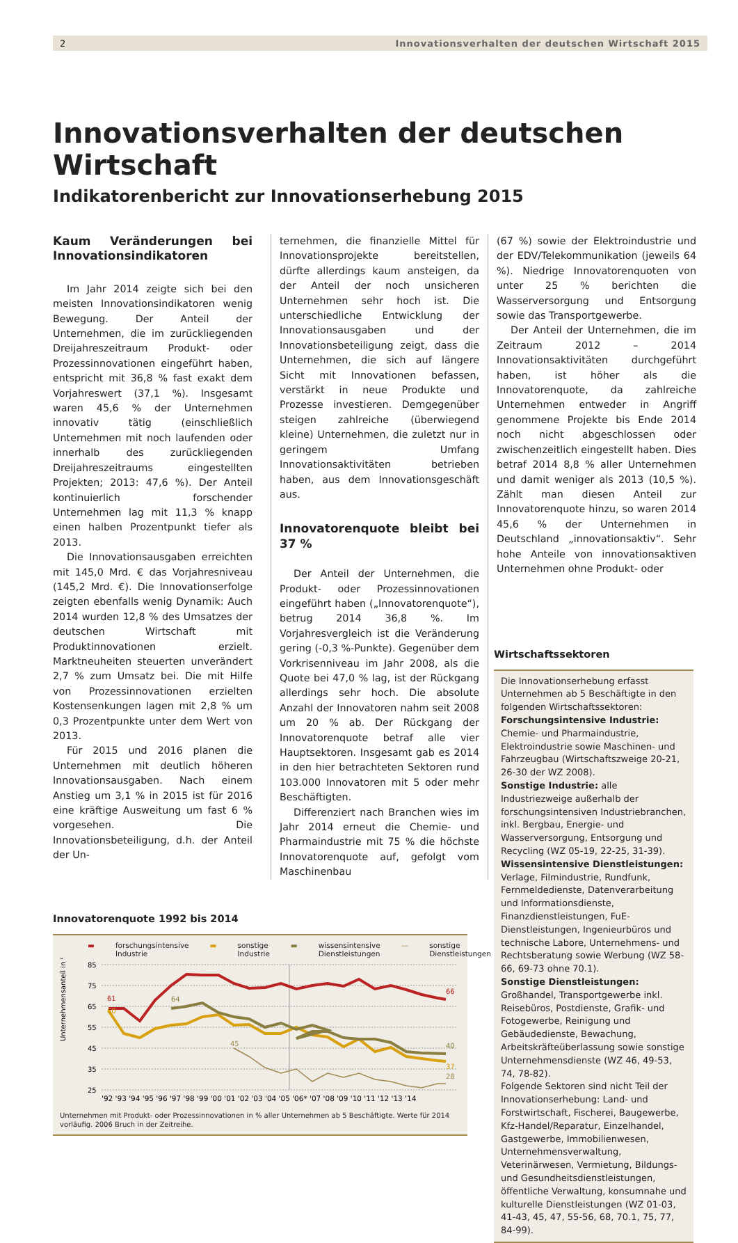2 Innovationsverhalten der deutschen Wirtschaft 2015
Innovationsverhalten der deutschen Wirtschaft
Indikatorenbericht zur Innovationserhebung 2015
Kaum Veränderungen bei Innovationsindikatoren
Im Jahr 2014 zeigte sich bei den meisten Innovationsindikatoren wenig Bewegung. Der Anteil der Unternehmen, die im zurückliegenden Dreijahreszeitraum Produkt- oder Prozessinnovationen eingeführt haben, entspricht mit 36,8 % fast exakt dem Vorjahreswert (37,1 %). Insgesamt waren 45,6 % der Unternehmen innovativ tätig (einschließlich Unternehmen mit noch laufenden oder innerhalb des zurückliegenden Dreijahreszeitraums eingestellten Projekten; 2013: 47,6 %). Der Anteil kontinuierlich forschender Unternehmen lag mit 11,3 % knapp einen halben Prozentpunkt tiefer als 2013.
Die Innovationsausgaben erreichten mit 145,0 Mrd. € das Vorjahresniveau (145,2 Mrd. €). Die Innovationserfolge zeigten ebenfalls wenig Dynamik: Auch 2014 wurden 12,8 % des Umsatzes der deutschen Wirtschaft mit Produktinnovationen erzielt. Marktneuheiten steuerten unverändert 2,7 % zum Umsatz bei. Die mit Hilfe von Prozessinnovationen erzielten Kostensenkungen lagen mit 2,8 % um 0,3 Prozentpunkte unter dem Wert von 2013.
Für 2015 und 2016 planen die Unternehmen mit deutlich höheren Innovationsausgaben. Nach einem Anstieg um 3,1 % in 2015 ist für 2016 eine kräftige Ausweitung um fast 6 % vorgesehen. Die Innovationsbeteiligung, d.h. der Anteil der Un-
ternehmen, die finanzielle Mittel für Innovationsprojekte bereitstellen, dürfte allerdings kaum ansteigen, da der Anteil der noch unsicheren Unternehmen sehr hoch ist. Die unterschiedliche Entwicklung der Innovationsausgaben und der Innovationsbeteiligung zeigt, dass die Unternehmen, die sich auf längere Sicht mit Innovationen befassen, verstärkt in neue Produkte und Prozesse investieren. Demgegenüber steigen zahlreiche (überwiegend kleine) Unternehmen, die zuletzt nur in geringem Umfang Innovationsaktivitäten betrieben haben, aus dem Innovationsgeschäft aus.
Innovatorenquote bleibt bei 37 %
Der Anteil der Unternehmen, die Produkt- oder Prozessinnovationen eingeführt haben („Innovatorenquote“), betrug 2014 36,8 %. Im Vorjahresvergleich ist die Veränderung gering (-0,3 %-Punkte). Gegenüber dem Vorkrisenniveau im Jahr 2008, als die Quote bei 47,0 % lag, ist der Rückgang allerdings sehr hoch. Die absolute Anzahl der Innovatoren nahm seit 2008 um 20 % ab. Der Rückgang der Innovatorenquote betraf alle vier Hauptsektoren. Insgesamt gab es 2014 in den hier betrachteten Sektoren rund 103.000 Innovatoren mit 5 oder mehr Beschäftigten.
Differenziert nach Branchen wies im Jahr 2014 erneut die Chemie- und Pharmaindustrie mit 75 % die höchste Innovatorenquote auf, gefolgt vom Maschinenbau
(67 %) sowie der Elektroindustrie und der EDV/Telekommunikation (jeweils 64 %). Niedrige Innovatorenquoten von unter 25 % berichten die Wasserversorgung und Entsorgung sowie das Transportgewerbe.
Der Anteil der Unternehmen, die im Zeitraum 2012 – 2014 Innovationsaktivitäten durchgeführt haben, ist höher als die Innovatorenquote, da zahlreiche Unternehmen entweder in Angriff genommene Projekte bis Ende 2014 noch nicht abgeschlossen oder zwischenzeitlich eingestellt haben. Dies betraf 2014 8,8 % aller Unternehmen und damit weniger als 2013 (10,5 %). Zählt man diesen Anteil zur Innovatorenquote hinzu, so waren 2014 45,6 % der Unternehmen in Deutschland „innovationsaktiv“. Sehr hohe Anteile von innovationsaktiven Unternehmen ohne Produkt- oder
Innovatorenquote 1992 bis 2014
▬ forschungsintensive Industrie ▬ sonstige Industrie ▬ wissensintensive Dienstleistungen — sonstige Dienstleistungen
Unternehmensanteil in %
85
75
65
55
45
35
25
61
60
64
45
66
40
37
28
'92 '93 '94 '95 '96 '97 '98 '99 '00 '01 '02 '03 '04 '05 '06* '07 '08 '09 '10 '11 '12 '13 '14
Unternehmen mit Produkt- oder Prozessinnovationen in % aller Unternehmen ab 5 Beschäftigte. Werte für 2014 vorläufig. 2006 Bruch in der Zeitreihe.
Wirtschaftssektoren
Die Innovationserhebung erfasst Unternehmen ab 5 Beschäftigte in den folgenden Wirtschaftssektoren:
Forschungsintensive Industrie: Chemie- und Pharmaindustrie, Elektroindustrie sowie Maschinen- und Fahrzeugbau (Wirtschaftszweige 20-21, 26-30 der WZ 2008).
Sonstige Industrie: alle Industriezweige außerhalb der forschungsintensiven Industriebranchen, inkl. Bergbau, Energie- und Wasserversorgung, Entsorgung und Recycling (WZ 05-19, 22-25, 31-39).
Wissensintensive Dienstleistungen: Verlage, Filmindustrie, Rundfunk, Fernmeldedienste, Datenverarbeitung und Informationsdienste, Finanzdienstleistungen, FuE-Dienstleistungen, Ingenieurbüros und technische Labore, Unternehmens- und Rechtsberatung sowie Werbung (WZ 58-66, 69-73 ohne 70.1).
Sonstige Dienstleistungen: Großhandel, Transportgewerbe inkl. Reisebüros, Postdienste, Grafik- und Fotogewerbe, Reinigung und Gebäudedienste, Bewachung, Arbeitskräfteüberlassung sowie sonstige Unternehmensdienste (WZ 46, 49-53, 74, 78-82).
Folgende Sektoren sind nicht Teil der Innovationserhebung: Land- und Forstwirtschaft, Fischerei, Baugewerbe, Kfz-Handel/Reparatur, Einzelhandel, Gastgewerbe, Immobilienwesen, Unternehmensverwaltung, Veterinärwesen, Vermietung, Bildungs- und Gesundheitsdienstleistungen, öffentliche Verwaltung, konsumnahe und kulturelle Dienstleistungen (WZ 01-03, 41-43, 45, 47, 55-56, 68, 70.1, 75, 77, 84-99).